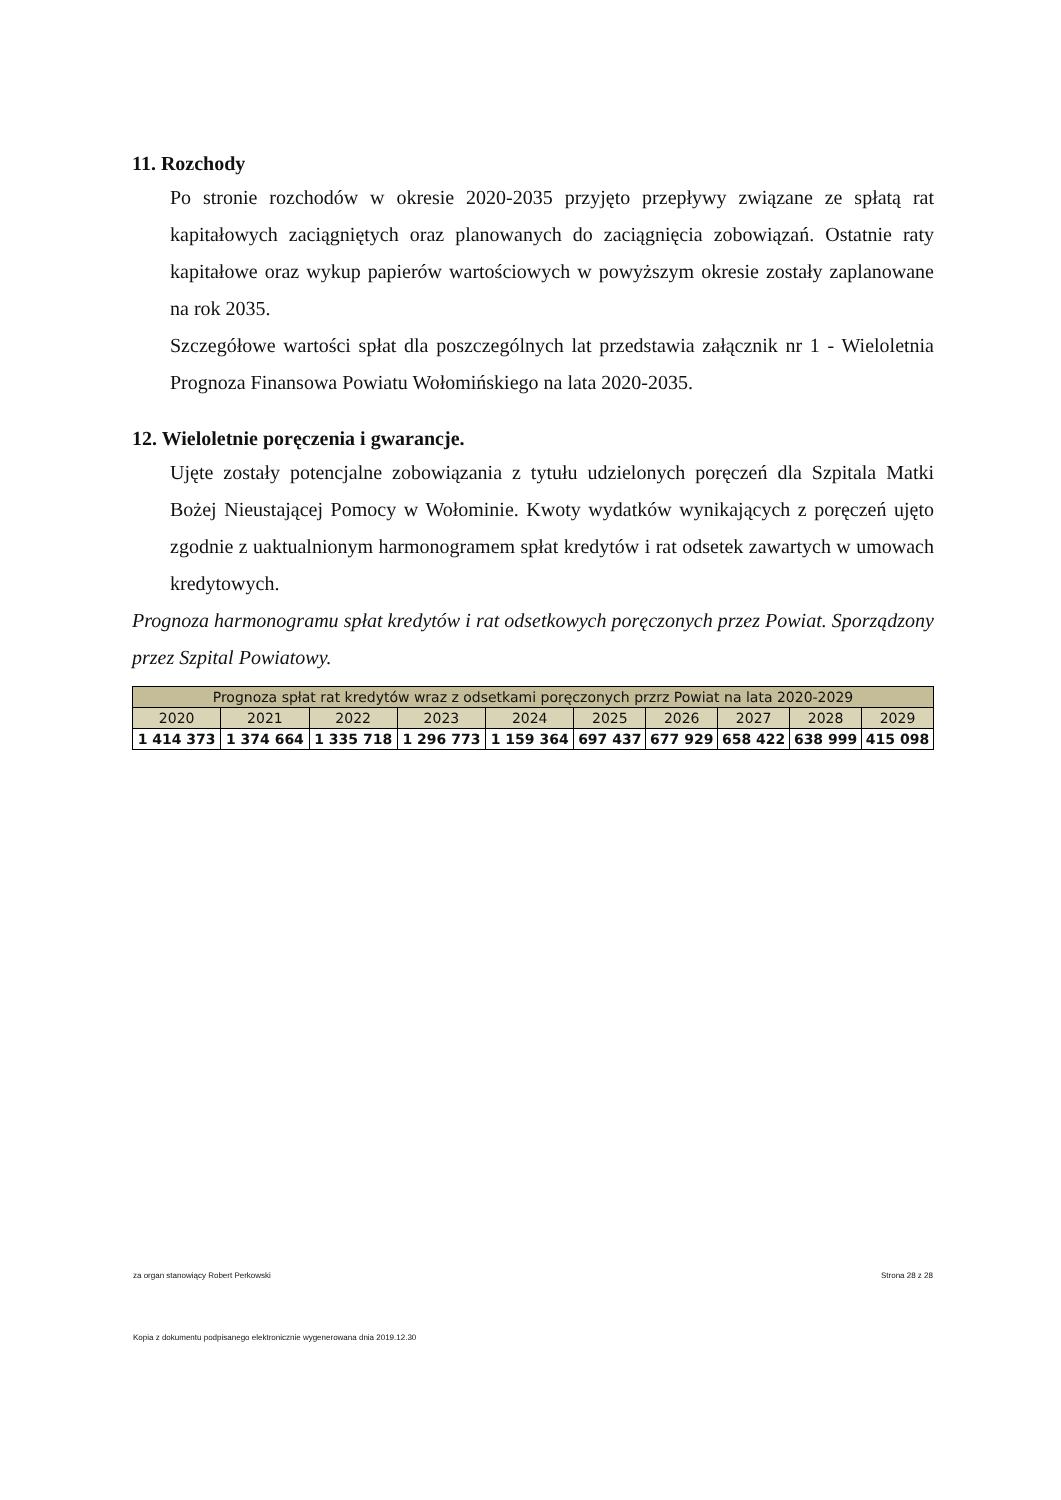11. Rozchody
Po stronie rozchodów w okresie 2020-2035 przyjęto przepływy związane ze spłatą rat kapitałowych zaciągniętych oraz planowanych do zaciągnięcia zobowiązań. Ostatnie raty kapitałowe oraz wykup papierów wartościowych w powyższym okresie zostały zaplanowane na rok 2035.
Szczegółowe wartości spłat dla poszczególnych lat przedstawia załącznik nr 1 - Wieloletnia Prognoza Finansowa Powiatu Wołomińskiego na lata 2020-2035.
12. Wieloletnie poręczenia i gwarancje.
Ujęte zostały potencjalne zobowiązania z tytułu udzielonych poręczeń dla Szpitala Matki Bożej Nieustającej Pomocy w Wołominie. Kwoty wydatków wynikających z poręczeń ujęto zgodnie z uaktualnionym harmonogramem spłat kredytów i rat odsetek zawartych w umowach kredytowych.
Prognoza harmonogramu spłat kredytów i rat odsetkowych poręczonych przez Powiat. Sporządzony przez Szpital Powiatowy.
| Prognoza spłat rat kredytów wraz z odsetkami poręczonych przrz Powiat na lata 2020-2029 | | | | | | | | | |
| --- | --- | --- | --- | --- | --- | --- | --- | --- | --- |
| 2020 | 2021 | 2022 | 2023 | 2024 | 2025 | 2026 | 2027 | 2028 | 2029 |
| 1 414 373 | 1 374 664 | 1 335 718 | 1 296 773 | 1 159 364 | 697 437 | 677 929 | 658 422 | 638 999 | 415 098 |
za organ stanowiący Robert Perkowski Strona 28 z 28
Kopia z dokumentu podpisanego elektronicznie wygenerowana dnia 2019.12.30